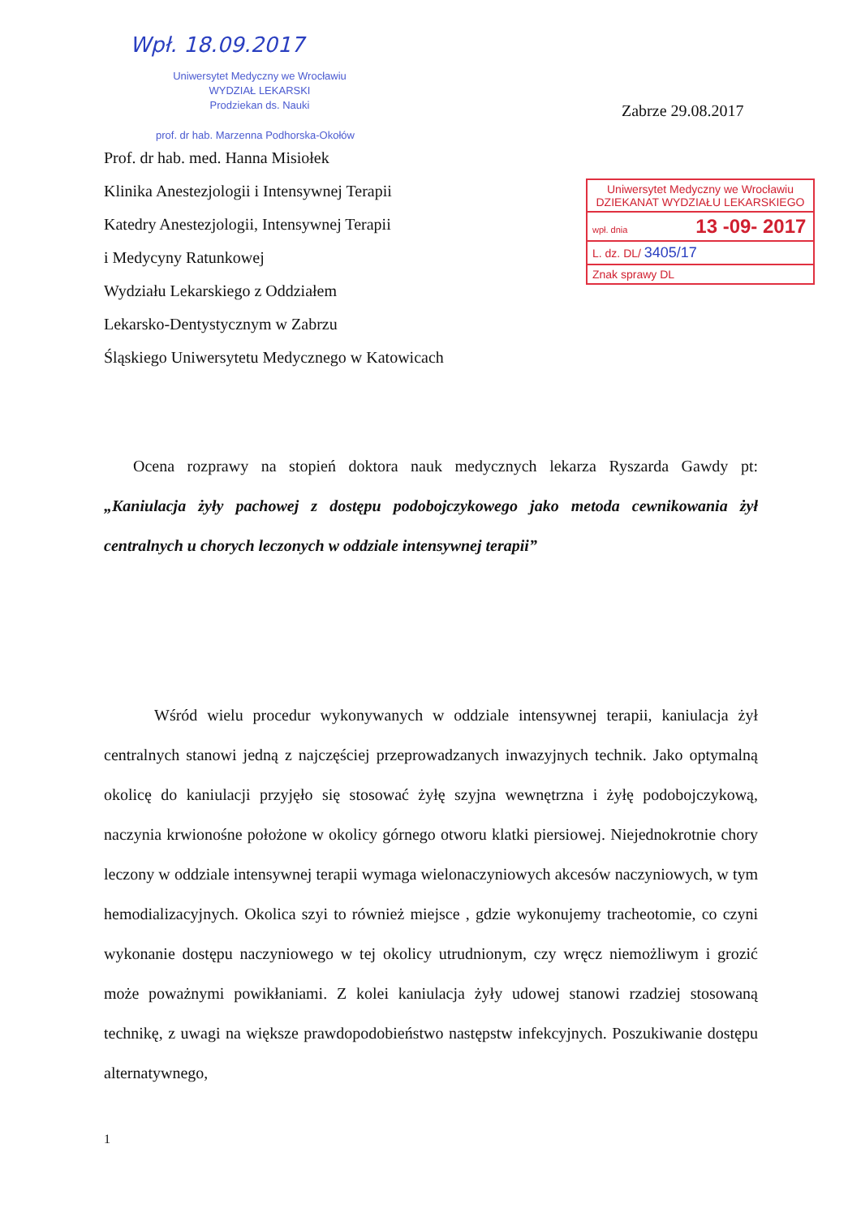Wpł. 18.09.2017
Uniwersytet Medyczny we Wrocławiu
WYDZIAŁ LEKARSKI
Prodziekan ds. Nauki
Zabrze 29.08.2017
prof. dr hab. Marzenna Podhorska-Okołów
Prof. dr hab. med. Hanna Misiołek
Klinika Anestezjologii i Intensywnej Terapii
Katedry Anestezjologii, Intensywnej Terapii
i Medycyny Ratunkowej
Wydziału Lekarskiego z Oddziałem
Lekarsko-Dentystycznym w Zabrzu
Śląskiego Uniwersytetu Medycznego w Katowicach
Uniwersytet Medyczny we Wrocławiu
DZIEKANAT WYDZIAŁU LEKARSKIEGO
wpł. dnia 13 -09- 2017
L. dz. DL/ 3405/17
Znak sprawy DL
Ocena rozprawy na stopień doktora nauk medycznych lekarza Ryszarda Gawdy pt: „Kaniulacja żyły pachowej z dostępu podobojczykowego jako metoda cewnikowania żył centralnych u chorych leczonych w oddziale intensywnej terapii”
Wśród wielu procedur wykonywanych w oddziale intensywnej terapii, kaniulacja żył centralnych stanowi jedną z najczęściej przeprowadzanych inwazyjnych technik. Jako optymalną okolicę do kaniulacji przyjęło się stosować żyłę szyjna wewnętrzna i żyłę podobojczykową, naczynia krwionośne położone w okolicy górnego otworu klatki piersiowej. Niejednokrotnie chory leczony w oddziale intensywnej terapii wymaga wielonaczyniowych akcesów naczyniowych, w tym hemodializacyjnych. Okolica szyi to również miejsce , gdzie wykonujemy tracheotomie, co czyni wykonanie dostępu naczyniowego w tej okolicy utrudnionym, czy wręcz niemożliwym i grozić może poważnymi powikłaniami. Z kolei kaniulacja żyły udowej stanowi rzadziej stosowaną technikę, z uwagi na większe prawdopodobieństwo następstw infekcyjnych. Poszukiwanie dostępu alternatywnego,
1